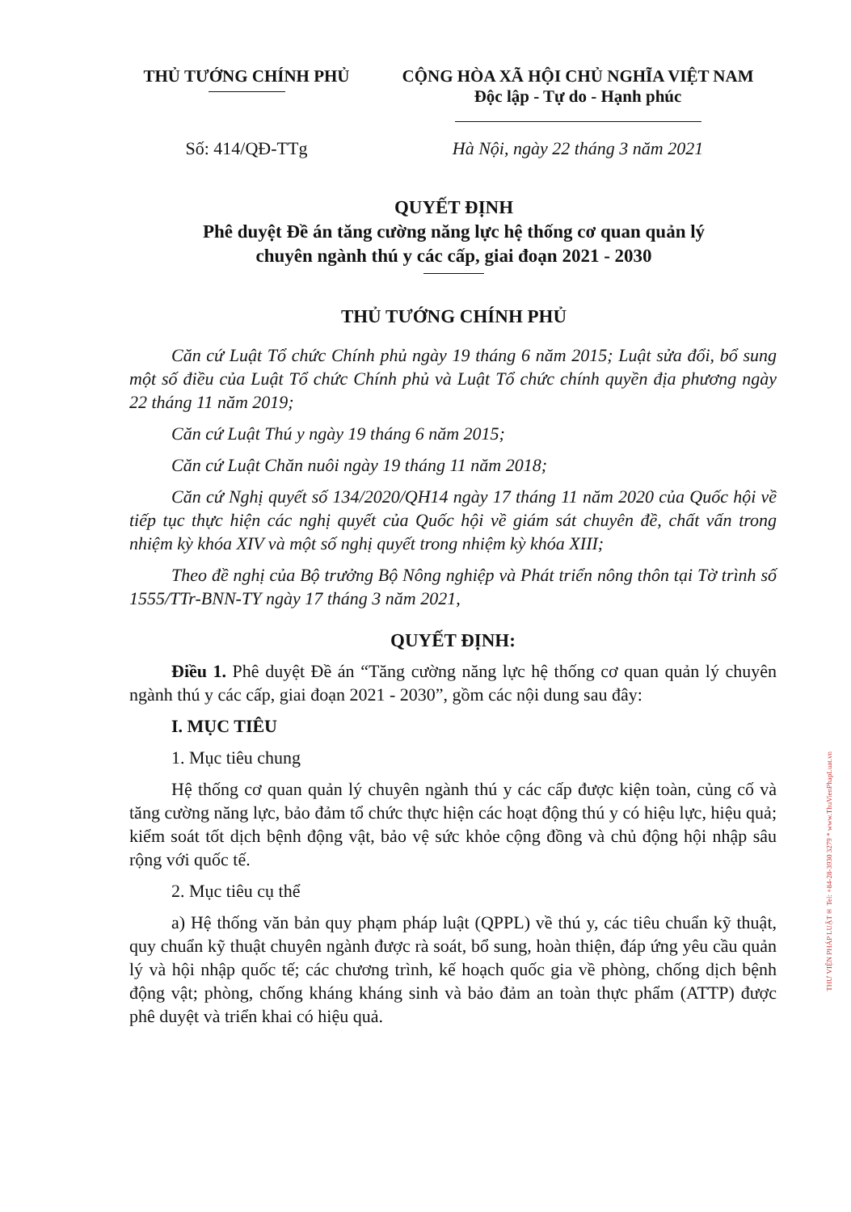THỦ TƯỚNG CHÍNH PHỦ CỘNG HÒA XÃ HỘI CHỦ NGHĨA VIỆT NAM
Độc lập - Tự do - Hạnh phúc
Số: 414/QĐ-TTg Hà Nội, ngày 22 tháng 3 năm 2021
QUYẾT ĐỊNH
Phê duyệt Đề án tăng cường năng lực hệ thống cơ quan quản lý
chuyên ngành thú y các cấp, giai đoạn 2021 - 2030
THỦ TƯỚNG CHÍNH PHỦ
Căn cứ Luật Tổ chức Chính phủ ngày 19 tháng 6 năm 2015; Luật sửa đổi, bổ sung một số điều của Luật Tổ chức Chính phủ và Luật Tổ chức chính quyền địa phương ngày 22 tháng 11 năm 2019;
Căn cứ Luật Thú y ngày 19 tháng 6 năm 2015;
Căn cứ Luật Chăn nuôi ngày 19 tháng 11 năm 2018;
Căn cứ Nghị quyết số 134/2020/QH14 ngày 17 tháng 11 năm 2020 của Quốc hội về tiếp tục thực hiện các nghị quyết của Quốc hội về giám sát chuyên đề, chất vấn trong nhiệm kỳ khóa XIV và một số nghị quyết trong nhiệm kỳ khóa XIII;
Theo đề nghị của Bộ trưởng Bộ Nông nghiệp và Phát triển nông thôn tại Tờ trình số 1555/TTr-BNN-TY ngày 17 tháng 3 năm 2021,
QUYẾT ĐỊNH:
Điều 1. Phê duyệt Đề án “Tăng cường năng lực hệ thống cơ quan quản lý chuyên ngành thú y các cấp, giai đoạn 2021 - 2030”, gồm các nội dung sau đây:
I. MỤC TIÊU
1. Mục tiêu chung
Hệ thống cơ quan quản lý chuyên ngành thú y các cấp được kiện toàn, củng cố và tăng cường năng lực, bảo đảm tổ chức thực hiện các hoạt động thú y có hiệu lực, hiệu quả; kiểm soát tốt dịch bệnh động vật, bảo vệ sức khỏe cộng đồng và chủ động hội nhập sâu rộng với quốc tế.
2. Mục tiêu cụ thể
a) Hệ thống văn bản quy phạm pháp luật (QPPL) về thú y, các tiêu chuẩn kỹ thuật, quy chuẩn kỹ thuật chuyên ngành được rà soát, bổ sung, hoàn thiện, đáp ứng yêu cầu quản lý và hội nhập quốc tế; các chương trình, kế hoạch quốc gia về phòng, chống dịch bệnh động vật; phòng, chống kháng kháng sinh và bảo đảm an toàn thực phẩm (ATTP) được phê duyệt và triển khai có hiệu quả.
THƯ VIỆN PHÁP LUẬT® Tel: +84-28-3930 3279 * www.ThuVienPhapLuat.vn